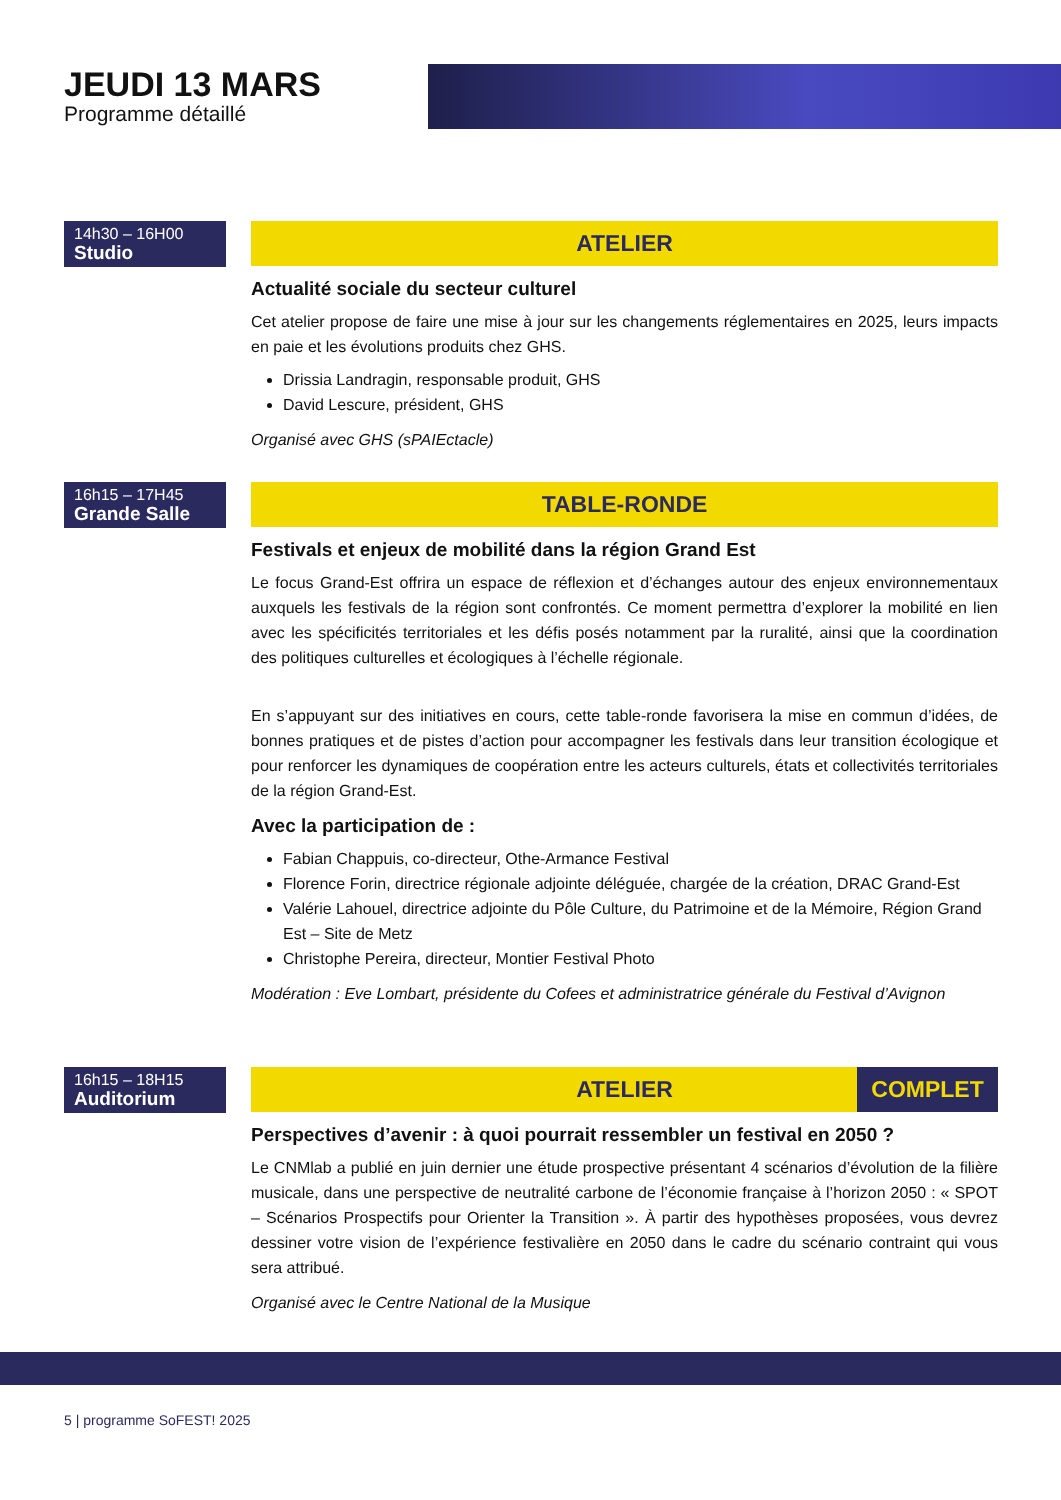JEUDI 13 MARS
Programme détaillé
14h30 – 16H00
Studio
ATELIER
Actualité sociale du secteur culturel
Cet atelier propose de faire une mise à jour sur les changements réglementaires en 2025, leurs impacts en paie et les évolutions produits chez GHS.
Drissia Landragin, responsable produit, GHS
David Lescure, président, GHS
Organisé avec GHS (sPAIEctacle)
16h15 – 17H45
Grande Salle
TABLE-RONDE
Festivals et enjeux de mobilité dans la région Grand Est
Le focus Grand-Est offrira un espace de réflexion et d’échanges autour des enjeux environnementaux auxquels les festivals de la région sont confrontés. Ce moment permettra d’explorer la mobilité en lien avec les spécificités territoriales et les défis posés notamment par la ruralité, ainsi que la coordination des politiques culturelles et écologiques à l’échelle régionale.
En s’appuyant sur des initiatives en cours, cette table-ronde favorisera la mise en commun d’idées, de bonnes pratiques et de pistes d’action pour accompagner les festivals dans leur transition écologique et pour renforcer les dynamiques de coopération entre les acteurs culturels, états et collectivités territoriales de la région Grand-Est.
Avec la participation de :
Fabian Chappuis, co-directeur, Othe-Armance Festival
Florence Forin, directrice régionale adjointe déléguée, chargée de la création, DRAC Grand-Est
Valérie Lahouel, directrice adjointe du Pôle Culture, du Patrimoine et de la Mémoire, Région Grand Est – Site de Metz
Christophe Pereira, directeur, Montier Festival Photo
Modération : Eve Lombart, présidente du Cofees et administratrice générale du Festival d’Avignon
16h15 – 18H15
Auditorium
ATELIER COMPLET
Perspectives d’avenir : à quoi pourrait ressembler un festival en 2050 ?
Le CNMlab a publié en juin dernier une étude prospective présentant 4 scénarios d’évolution de la filière musicale, dans une perspective de neutralité carbone de l’économie française à l’horizon 2050 : « SPOT – Scénarios Prospectifs pour Orienter la Transition ». À partir des hypothèses proposées, vous devrez dessiner votre vision de l’expérience festivalière en 2050 dans le cadre du scénario contraint qui vous sera attribué.
Organisé avec le Centre National de la Musique
5 | programme SoFEST! 2025